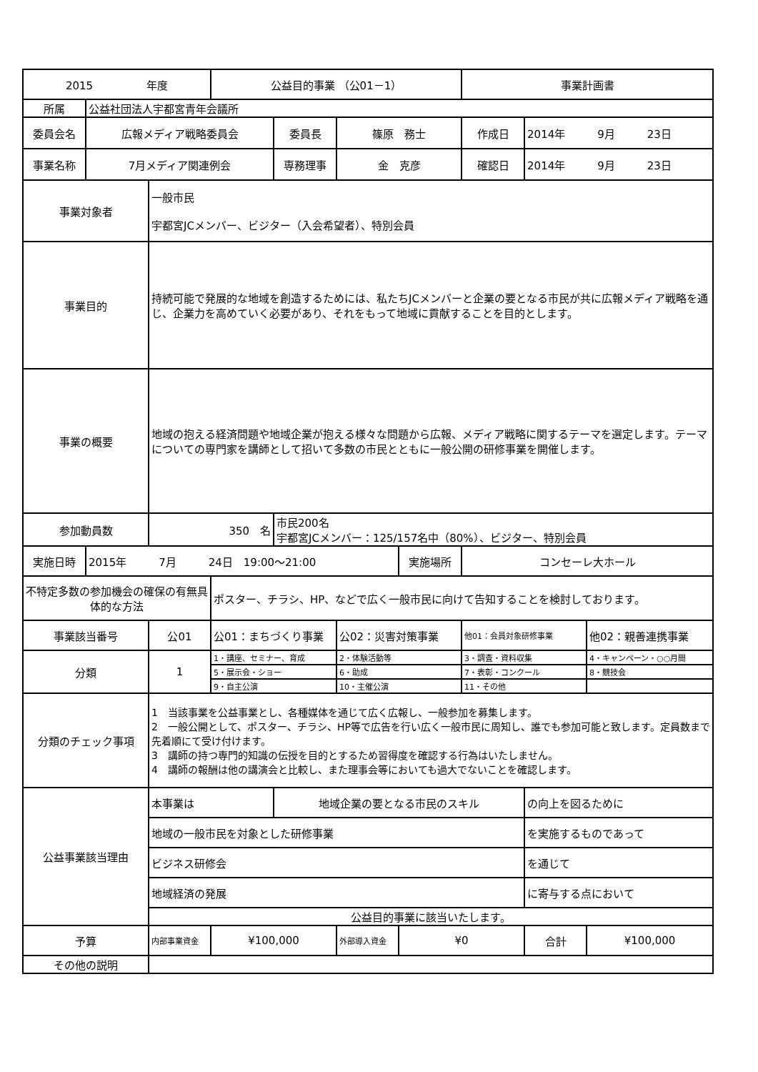| 2015 年度 | | | 公益目的事業 （公01－1） | | | | 事業計画書 | | |
| 所属 | 公益社団法人宇都宮青年会議所 | | | | | | | | |
| 委員会名 | 広報メディア戦略委員会 | | | 委員長 | 篠原 務士 | | 作成日 | 2014年 9月 23日 | |
| 事業名称 | 7月メディア関連例会 | | | 専務理事 | 金 克彦 | | 確認日 | 2014年 9月 23日 | |
| 事業対象者 | | 一般市民 宇都宮JCメンバー、ビジター（入会希望者）、特別会員 | | | | | | | |
| 事業目的 | | 持続可能で発展的な地域を創造するためには、私たちJCメンバーと企業の要となる市民が共に広報メディア戦略を通じ、企業力を高めていく必要があり、それをもって地域に貢献することを目的とします。 | | | | | | | |
| 事業の概要 | | 地域の抱える経済問題や地域企業が抱える様々な問題から広報、メディア戦略に関するテーマを選定します。テーマについての専門家を講師として招いて多数の市民とともに一般公開の研修事業を開催します。 | | | | | | | |
| 参加動員数 | | 350 名 | | 市民200名 宇都宮JCメンバー：125/157名中（80%）、ビジター、特別会員 | | | | | |
| 実施日時 | 2015年 7月 24日 19:00～21:00 | | | | | 実施場所 | コンセーレ大ホール | | |
| 不特定多数の参加機会の確保の有無具体的な方法 | | | ポスター、チラシ、HP、などで広く一般市民に向けて告知することを検討しております。 | | | | | | |
| 事業該当番号 | | 公01 | 公01：まちづくり事業 | | 公02：災害対策事業 | | 他01：会員対象研修事業 | | 他02：親善連携事業 |
| 分類 | | 1 | 1・講座、セミナー、育成 | | 2・体験活動等 | | 3・調査・資料収集 | | 4・キャンペーン・○○月間 |
| | | | 5・展示会・ショー | | 6・助成 | | 7・表彰・コンクール | | 8・競技会 |
| | | | 9・自主公演 | | 10・主催公演 | | 11・その他 | | |
| 分類のチェック事項 | | 1 当該事業を公益事業とし、各種媒体を通じて広く広報し、一般参加を募集します。 2 一般公開として、ポスター、チラシ、HP等で広告を行い広く一般市民に周知し、誰でも参加可能と致します。定員数まで先着順にて受け付けます。 3 講師の持つ専門的知識の伝授を目的とするため習得度を確認する行為はいたしません。 4 講師の報酬は他の講演会と比較し、また理事会等においても過大でないことを確認します。 | | | | | | | |
| 公益事業該当理由 | | 本事業は | | 地域企業の要となる市民のスキル | | | | の向上を図るために | |
| | | 地域の一般市民を対象とした研修事業 | | | | | | を実施するものであって | |
| | | ビジネス研修会 | | | | | | を通じて | |
| | | 地域経済の発展 | | | | | | に寄与する点において | |
| | | 公益目的事業に該当いたします。 | | | | | | | |
| 予算 | | 内部事業資金 | ¥100,000 | | 外部導入資金 | ¥0 | | 合計 | ¥100,000 |
| その他の説明 | | | | | | | | | |